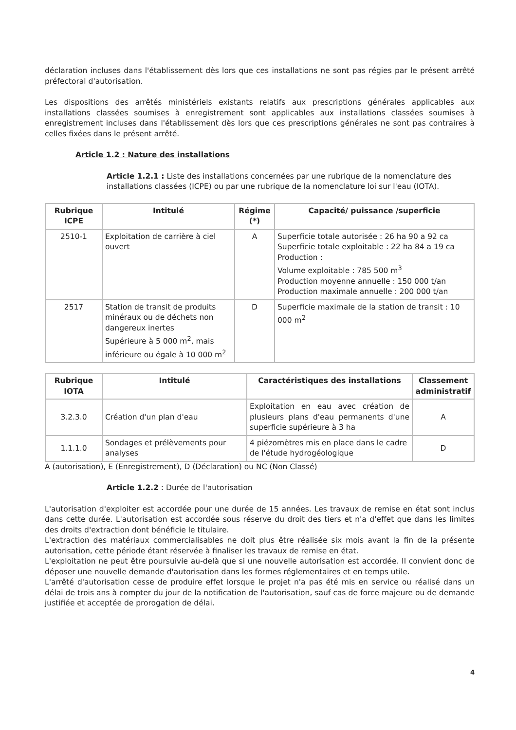déclaration incluses dans l'établissement dès lors que ces installations ne sont pas régies par le présent arrêté préfectoral d'autorisation.
Les dispositions des arrêtés ministériels existants relatifs aux prescriptions générales applicables aux installations classées soumises à enregistrement sont applicables aux installations classées soumises à enregistrement incluses dans l'établissement dès lors que ces prescriptions générales ne sont pas contraires à celles fixées dans le présent arrêté.
Article 1.2 : Nature des installations
Article 1.2.1 : Liste des installations concernées par une rubrique de la nomenclature des installations classées (ICPE) ou par une rubrique de la nomenclature loi sur l'eau (IOTA).
| Rubrique ICPE | Intitulé | Régime (*) | Capacité/ puissance /superficie |
| --- | --- | --- | --- |
| 2510-1 | Exploitation de carrière à ciel ouvert | A | Superficie totale autorisée : 26 ha 90 a 92 ca Superficie totale exploitable : 22 ha 84 a 19 ca Production : Volume exploitable : 785 500 m<sup>3</sup> Production moyenne annuelle : 150 000 t/an Production maximale annuelle : 200 000 t/an |
| 2517 | Station de transit de produits minéraux ou de déchets non dangereux inertes Supérieure à 5 000 m<sup>2</sup>, mais inférieure ou égale à 10 000 m<sup>2</sup> | D | Superficie maximale de la station de transit : 10 000 m<sup>2</sup> |
| Rubrique IOTA | Intitulé | Caractéristiques des installations | Classement administratif |
| --- | --- | --- | --- |
| 3.2.3.0 | Création d'un plan d'eau | Exploitation en eau avec création de plusieurs plans d'eau permanents d'une superficie supérieure à 3 ha | A |
| 1.1.1.0 | Sondages et prélèvements pour analyses | 4 piézomètres mis en place dans le cadre de l'étude hydrogéologique | D |
A (autorisation), E (Enregistrement), D (Déclaration) ou NC (Non Classé)
Article 1.2.2 : Durée de l'autorisation
L'autorisation d'exploiter est accordée pour une durée de 15 années. Les travaux de remise en état sont inclus dans cette durée. L'autorisation est accordée sous réserve du droit des tiers et n'a d'effet que dans les limites des droits d'extraction dont bénéficie le titulaire.
L'extraction des matériaux commercialisables ne doit plus être réalisée six mois avant la fin de la présente autorisation, cette période étant réservée à finaliser les travaux de remise en état.
L'exploitation ne peut être poursuivie au-delà que si une nouvelle autorisation est accordée. Il convient donc de déposer une nouvelle demande d'autorisation dans les formes réglementaires et en temps utile.
L'arrêté d'autorisation cesse de produire effet lorsque le projet n'a pas été mis en service ou réalisé dans un délai de trois ans à compter du jour de la notification de l'autorisation, sauf cas de force majeure ou de demande justifiée et acceptée de prorogation de délai.
4